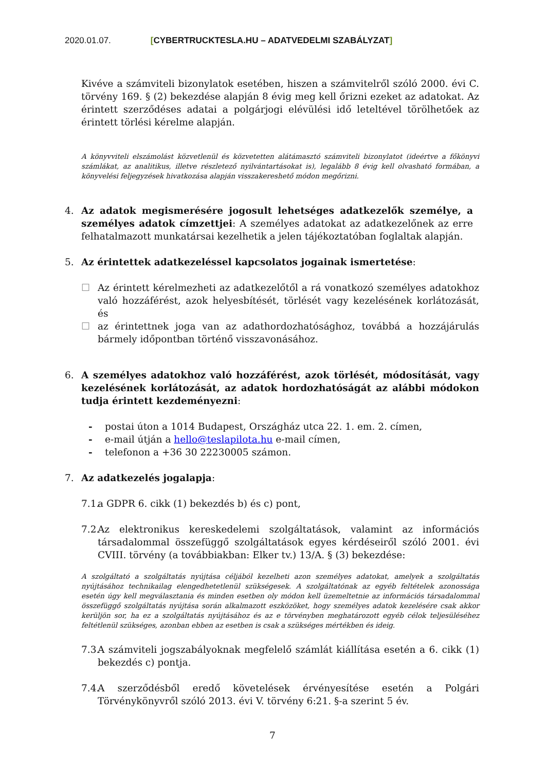2020.01.07. [CYBERTRUCKTESLA.HU – ADATVEDELMI SZABÁLYZAT]
Kivéve a számviteli bizonylatok esetében, hiszen a számvitelről szóló 2000. évi C. törvény 169. § (2) bekezdése alapján 8 évig meg kell őrizni ezeket az adatokat. Az érintett szerződéses adatai a polgárjogi elévülési idő leteltével törölhetőek az érintett törlési kérelme alapján.
A könyvviteli elszámolást közvetlenül és közvetetten alátámasztó számviteli bizonylatot (ideértve a főkönyvi számlákat, az analitikus, illetve részletező nyilvántartásokat is), legalább 8 évig kell olvasható formában, a könyvelési feljegyzések hivatkozása alapján visszakereshető módon megőrizni.
4. Az adatok megismerésére jogosult lehetséges adatkezelők személye, a személyes adatok címzettjei: A személyes adatokat az adatkezelőnek az erre felhatalmazott munkatársai kezelhetik a jelen tájékoztatóban foglaltak alapján.
5. Az érintettek adatkezeléssel kapcsolatos jogainak ismertetése:
☐ Az érintett kérelmezheti az adatkezelőtől a rá vonatkozó személyes adatokhoz való hozzáférést, azok helyesbítését, törlését vagy kezelésének korlátozását, és
☐ az érintettnek joga van az adathordozhatósághoz, továbbá a hozzájárulás bármely időpontban történő visszavonásához.
6. A személyes adatokhoz való hozzáférést, azok törlését, módosítását, vagy kezelésének korlátozását, az adatok hordozhatóságát az alábbi módokon tudja érintett kezdeményezni:
- postai úton a 1014 Budapest, Országház utca 22. 1. em. 2. címen,
- e-mail útján a hello@teslapilota.hu e-mail címen,
- telefonon a +36 30 22230005 számon.
7. Az adatkezelés jogalapja:
7.1.
a GDPR 6. cikk (1) bekezdés b) és c) pont,
7.2.
Az elektronikus kereskedelemi szolgáltatások, valamint az információs társadalommal összefüggő szolgáltatások egyes kérdéseiről szóló 2001. évi CVIII. törvény (a továbbiakban: Elker tv.) 13/A. § (3) bekezdése:
A szolgáltató a szolgáltatás nyújtása céljából kezelheti azon személyes adatokat, amelyek a szolgáltatás nyújtásához technikailag elengedhetetlenül szükségesek. A szolgáltatónak az egyéb feltételek azonossága esetén úgy kell megválasztania és minden esetben oly módon kell üzemeltetnie az információs társadalommal összefüggő szolgáltatás nyújtása során alkalmazott eszközöket, hogy személyes adatok kezelésére csak akkor kerüljön sor, ha ez a szolgáltatás nyújtásához és az e törvényben meghatározott egyéb célok teljesüléséhez feltétlenül szükséges, azonban ebben az esetben is csak a szükséges mértékben és ideig.
7.3.
A számviteli jogszabályoknak megfelelő számlát kiállítása esetén a 6. cikk (1) bekezdés c) pontja.
7.4.
A szerződésből eredő követelések érvényesítése esetén a Polgári Törvénykönyvről szóló 2013. évi V. törvény 6:21. §-a szerint 5 év.
7